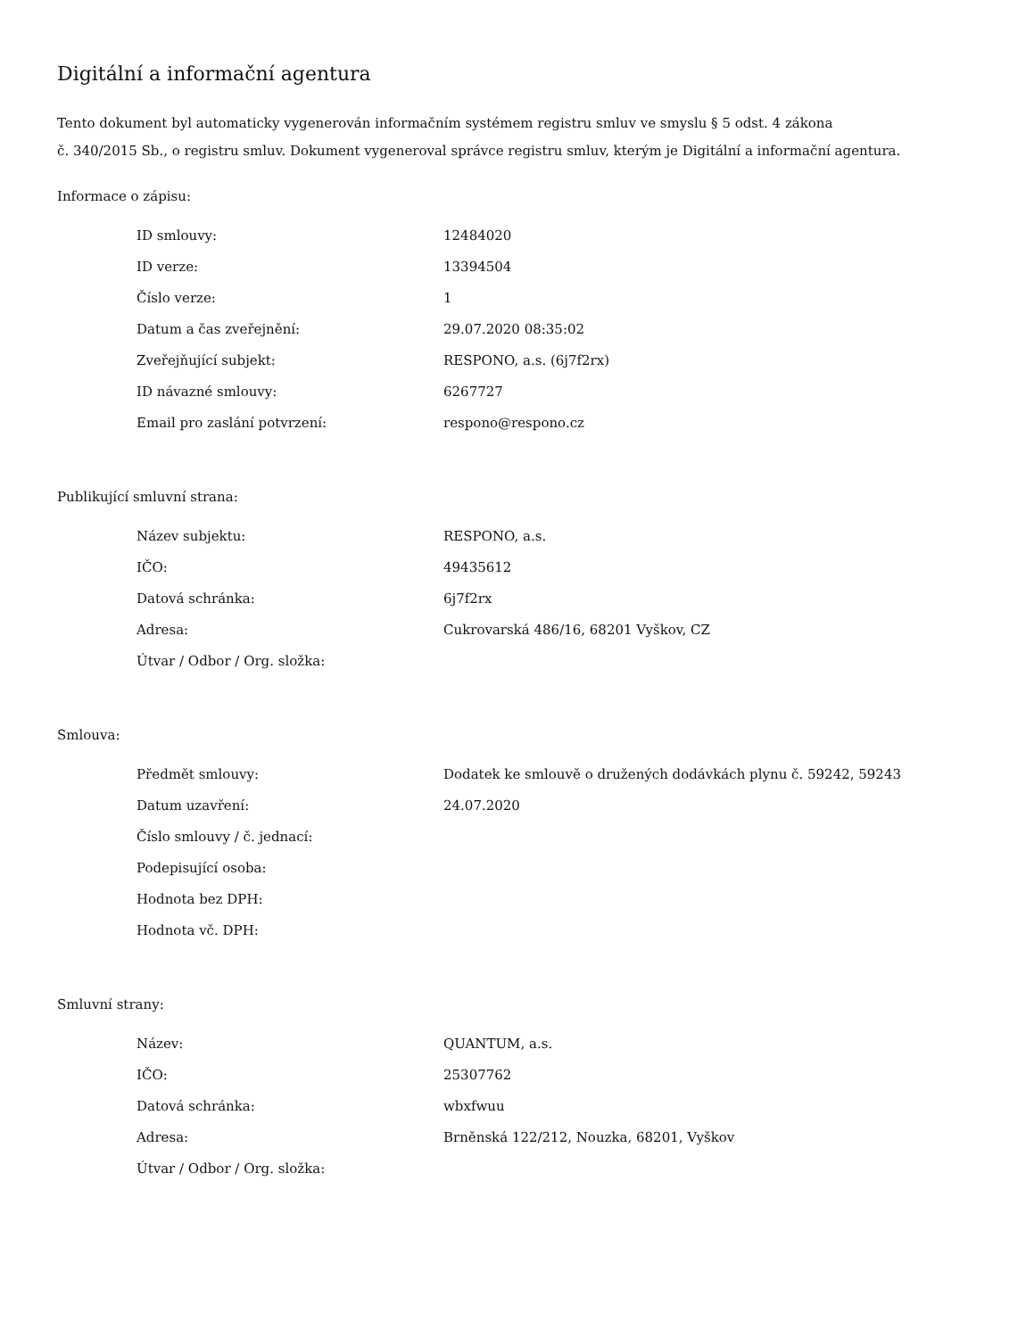Digitální a informační agentura
Tento dokument byl automaticky vygenerován informačním systémem registru smluv ve smyslu § 5 odst. 4 zákona
č. 340/2015 Sb., o registru smluv. Dokument vygeneroval správce registru smluv, kterým je Digitální a informační agentura.
Informace o zápisu:
| ID smlouvy: | 12484020 |
| ID verze: | 13394504 |
| Číslo verze: | 1 |
| Datum a čas zveřejnění: | 29.07.2020 08:35:02 |
| Zveřejňující subjekt: | RESPONO, a.s. (6j7f2rx) |
| ID návazné smlouvy: | 6267727 |
| Email pro zaslání potvrzení: | respono@respono.cz |
Publikující smluvní strana:
| Název subjektu: | RESPONO, a.s. |
| IČO: | 49435612 |
| Datová schránka: | 6j7f2rx |
| Adresa: | Cukrovarská 486/16, 68201 Vyškov, CZ |
| Útvar / Odbor / Org. složka: | |
Smlouva:
| Předmět smlouvy: | Dodatek ke smlouvě o družených dodávkách plynu č. 59242, 59243 |
| Datum uzavření: | 24.07.2020 |
| Číslo smlouvy / č. jednací: | |
| Podepisující osoba: | |
| Hodnota bez DPH: | |
| Hodnota vč. DPH: | |
Smluvní strany:
| Název: | QUANTUM, a.s. |
| IČO: | 25307762 |
| Datová schránka: | wbxfwuu |
| Adresa: | Brněnská 122/212, Nouzka, 68201, Vyškov |
| Útvar / Odbor / Org. složka: | |